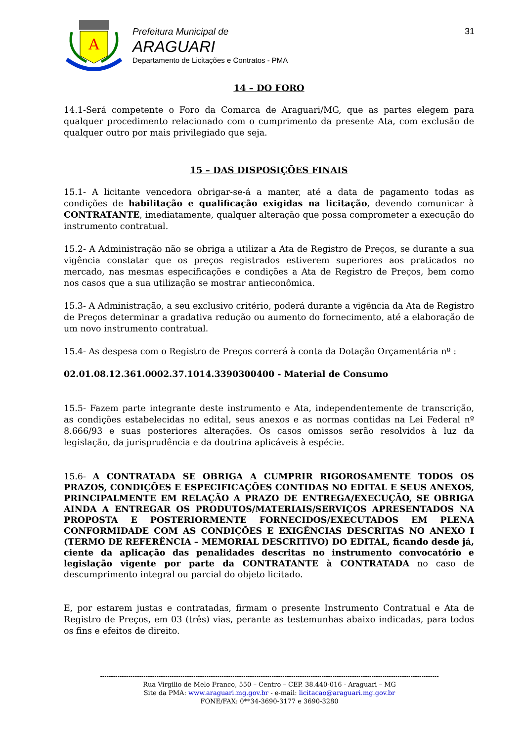A
Prefeitura Municipal de
ARAGUARI
Departamento de Licitações e Contratos - PMA
31
14 – DO FORO
14.1-Será competente o Foro da Comarca de Araguari/MG, que as partes elegem para qualquer procedimento relacionado com o cumprimento da presente Ata, com exclusão de qualquer outro por mais privilegiado que seja.
15 – DAS DISPOSIÇÕES FINAIS
15.1- A licitante vencedora obrigar-se-á a manter, até a data de pagamento todas as condições de habilitação e qualificação exigidas na licitação, devendo comunicar à CONTRATANTE, imediatamente, qualquer alteração que possa comprometer a execução do instrumento contratual.
15.2- A Administração não se obriga a utilizar a Ata de Registro de Preços, se durante a sua vigência constatar que os preços registrados estiverem superiores aos praticados no mercado, nas mesmas especificações e condições a Ata de Registro de Preços, bem como nos casos que a sua utilização se mostrar antieconômica.
15.3- A Administração, a seu exclusivo critério, poderá durante a vigência da Ata de Registro de Preços determinar a gradativa redução ou aumento do fornecimento, até a elaboração de um novo instrumento contratual.
15.4- As despesa com o Registro de Preços correrá à conta da Dotação Orçamentária nº :
02.01.08.12.361.0002.37.1014.3390300400 - Material de Consumo
15.5- Fazem parte integrante deste instrumento e Ata, independentemente de transcrição, as condições estabelecidas no edital, seus anexos e as normas contidas na Lei Federal nº 8.666/93 e suas posteriores alterações. Os casos omissos serão resolvidos à luz da legislação, da jurisprudência e da doutrina aplicáveis à espécie.
15.6- A CONTRATADA SE OBRIGA A CUMPRIR RIGOROSAMENTE TODOS OS PRAZOS, CONDIÇÕES E ESPECIFICAÇÕES CONTIDAS NO EDITAL E SEUS ANEXOS, PRINCIPALMENTE EM RELAÇÃO A PRAZO DE ENTREGA/EXECUÇÃO, SE OBRIGA AINDA A ENTREGAR OS PRODUTOS/MATERIAIS/SERVIÇOS APRESENTADOS NA PROPOSTA E POSTERIORMENTE FORNECIDOS/EXECUTADOS EM PLENA CONFORMIDADE COM AS CONDIÇÕES E EXIGÊNCIAS DESCRITAS NO ANEXO I (TERMO DE REFERÊNCIA – MEMORIAL DESCRITIVO) DO EDITAL, ficando desde já, ciente da aplicação das penalidades descritas no instrumento convocatório e legislação vigente por parte da CONTRATANTE à CONTRATADA no caso de descumprimento integral ou parcial do objeto licitado.
E, por estarem justas e contratadas, firmam o presente Instrumento Contratual e Ata de Registro de Preços, em 03 (três) vias, perante as testemunhas abaixo indicadas, para todos os fins e efeitos de direito.
------------------------------------------------------------------------------------------------------------------------------------------------------------
Rua Virgilio de Melo Franco, 550 – Centro – CEP. 38.440-016 - Araguari – MG
Site da PMA: www.araguari.mg.gov.br - e-mail: licitacao@araguari.mg.gov.br
FONE/FAX: 0**34-3690-3177 e 3690-3280